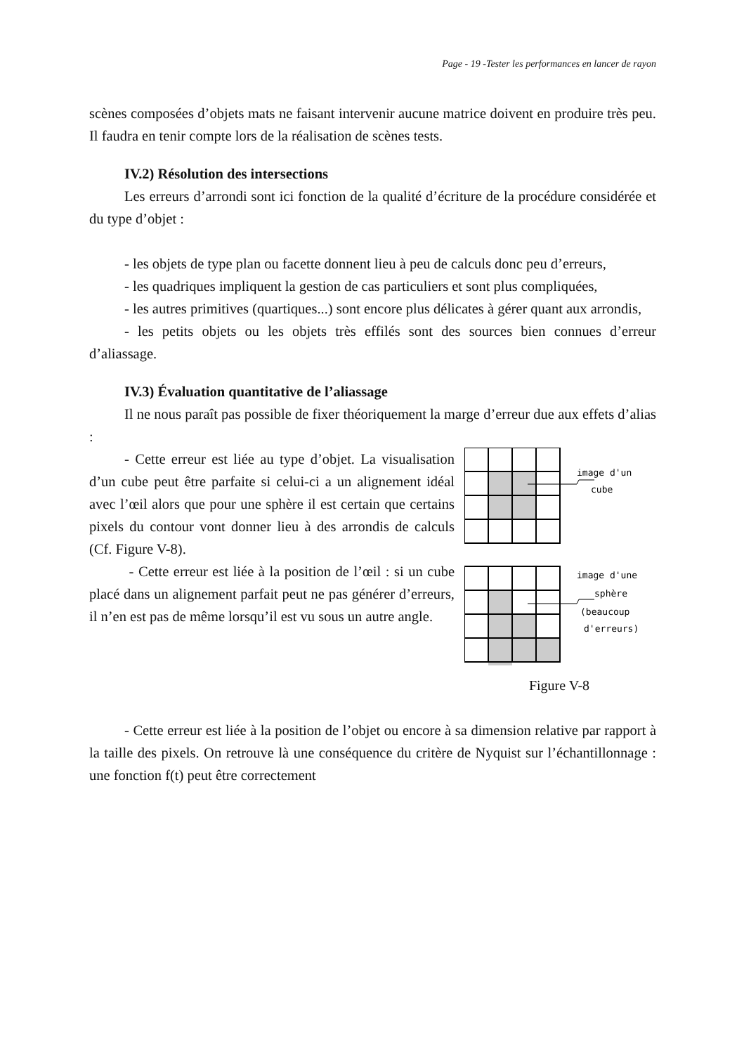Page - 19 -Tester les performances en lancer de rayon
scènes composées d’objets mats ne faisant intervenir aucune matrice doivent en produire très peu. Il faudra en tenir compte lors de la réalisation de scènes tests.
IV.2) Résolution des intersections
Les erreurs d’arrondi sont ici fonction de la qualité d’écriture de la procédure considérée et du type d’objet :
- les objets de type plan ou facette donnent lieu à peu de calculs donc peu d’erreurs,
- les quadriques impliquent la gestion de cas particuliers et sont plus compliquées,
- les autres primitives (quartiques...) sont encore plus délicates à gérer quant aux arrondis,
- les petits objets ou les objets très effilés sont des sources bien connues d’erreur d’aliassage.
IV.3) Évaluation quantitative de l’aliassage
Il ne nous paraît pas possible de fixer théoriquement la marge d’erreur due aux effets d’alias :
- Cette erreur est liée au type d’objet. La visualisation d’un cube peut être parfaite si celui-ci a un alignement idéal avec l’œil alors que pour une sphère il est certain que certains pixels du contour vont donner lieu à des arrondis de calculs (Cf. Figure V-8).
- Cette erreur est liée à la position de l’œil : si un cube placé dans un alignement parfait peut ne pas générer d’erreurs, il n’en est pas de même lorsqu’il est vu sous un autre angle.
image d'un
cube
image d'une
sphère
(beaucoup
d'erreurs)
Figure V-8
- Cette erreur est liée à la position de l’objet ou encore à sa dimension relative par rapport à la taille des pixels. On retrouve là une conséquence du critère de Nyquist sur l’échantillonnage : une fonction f(t) peut être correctement